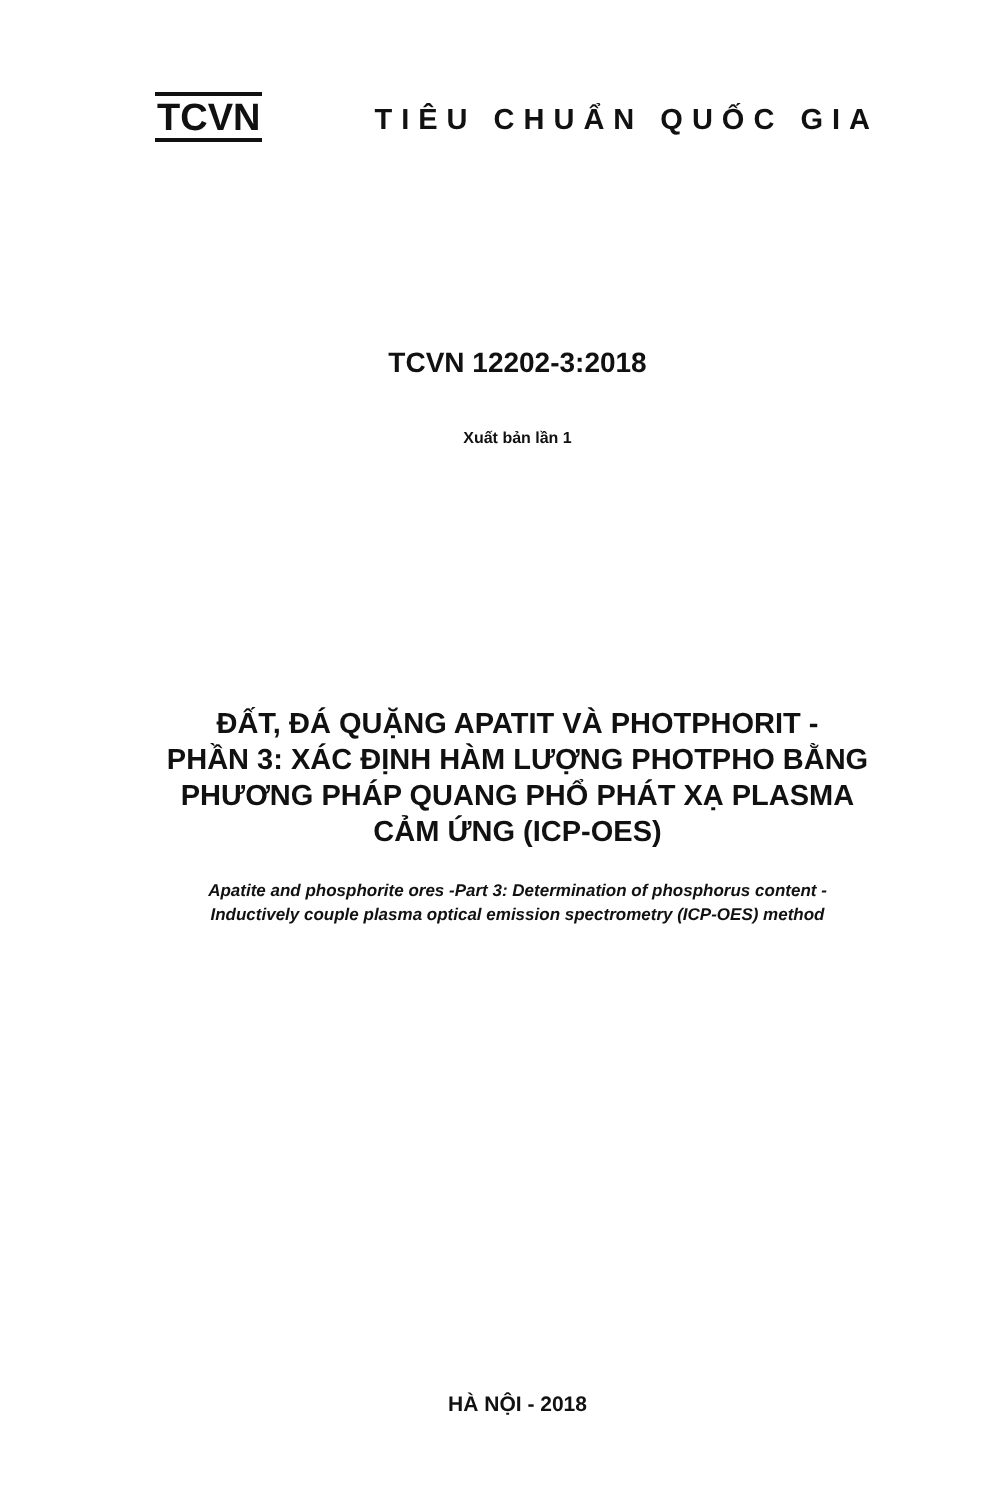TCVN TIÊU CHUẨN QUỐC GIA
TCVN 12202-3:2018
Xuất bản lần 1
ĐẤT, ĐÁ QUẶNG APATIT VÀ PHOTPHORIT -
PHẦN 3: XÁC ĐỊNH HÀM LƯỢNG PHOTPHO BẰNG
PHƯƠNG PHÁP QUANG PHỔ PHÁT XẠ PLASMA
CẢM ỨNG (ICP-OES)
Apatite and phosphorite ores -Part 3: Determination of phosphorus content -
Inductively couple plasma optical emission spectrometry (ICP-OES) method
HÀ NỘI - 2018